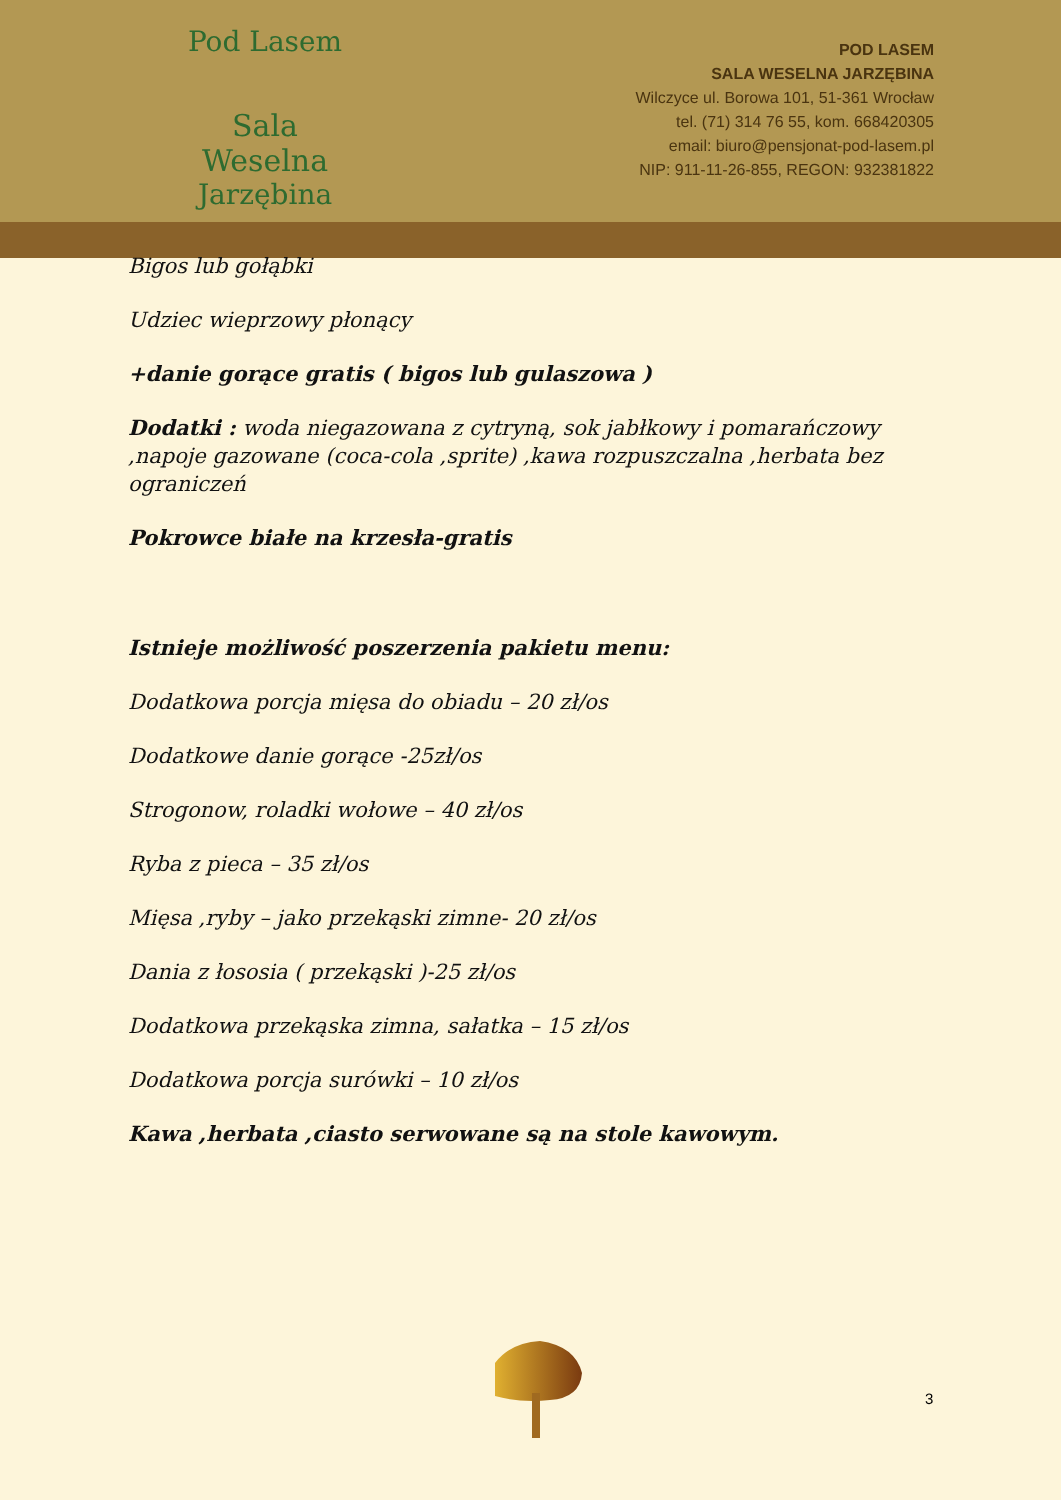Pod Lasem
Sala Weselna
Jarzębina
POD LASEM
SALA WESELNA JARZĘBINA
Wilczyce ul. Borowa 101, 51-361 Wrocław
tel. (71) 314 76 55, kom. 668420305
email: biuro@pensjonat-pod-lasem.pl
NIP: 911-11-26-855, REGON: 932381822
Bigos lub gołąbki
Udziec wieprzowy płonący
+danie gorące gratis ( bigos lub gulaszowa )
Dodatki : woda niegazowana z cytryną, sok jabłkowy i pomarańczowy
,napoje gazowane (coca-cola ,sprite) ,kawa rozpuszczalna ,herbata bez
ograniczeń
Pokrowce białe na krzesła-gratis
Istnieje możliwość poszerzenia pakietu menu:
Dodatkowa porcja mięsa do obiadu – 20 zł/os
Dodatkowe danie gorące -25zł/os
Strogonow, roladki wołowe – 40 zł/os
Ryba z pieca – 35 zł/os
Mięsa ,ryby – jako przekąski zimne- 20 zł/os
Dania z łososia ( przekąski )-25 zł/os
Dodatkowa przekąska zimna, sałatka – 15 zł/os
Dodatkowa porcja surówki – 10 zł/os
Kawa ,herbata ,ciasto serwowane są na stole kawowym.
3